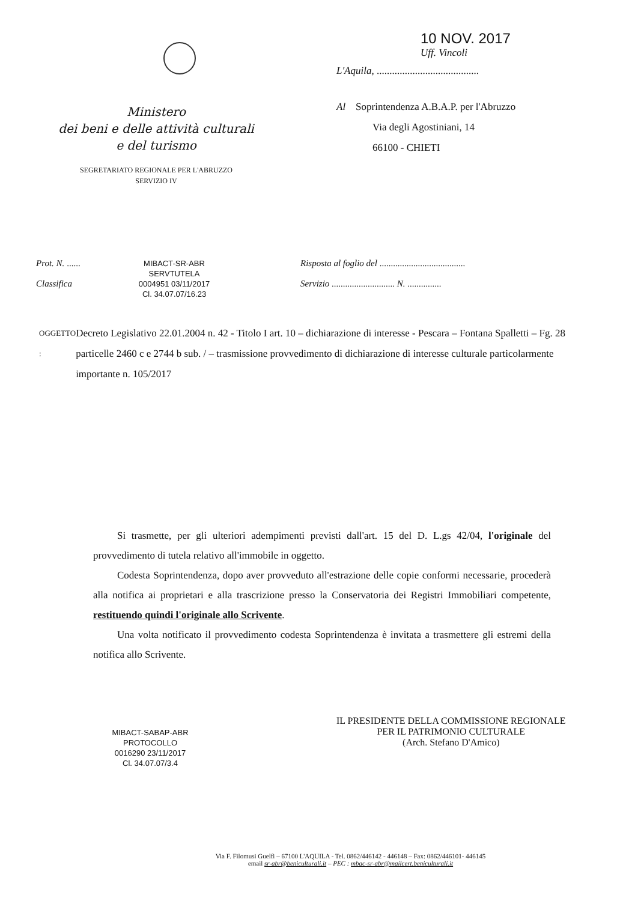Ministero
dei beni e delle attività culturali
e del turismo
SEGRETARIATO REGIONALE PER L'ABRUZZO
SERVIZIO IV
10 NOV. 2017
Uff. Vincoli
L'Aquila, ........................................
Al Soprintendenza A.B.A.P. per l'Abruzzo
Via degli Agostiniani, 14
66100 - CHIETI
Prot. N. ......
Classifica
MIBACT-SR-ABR
SERVTUTELA
0004951 03/11/2017
Cl. 34.07.07/16.23
Risposta al foglio del ......................................
Servizio ............................ N. ...............
OGGETTO : Decreto Legislativo 22.01.2004 n. 42 - Titolo I art. 10 – dichiarazione di interesse - Pescara – Fontana Spalletti – Fg. 28 particelle 2460 c e 2744 b sub. / – trasmissione provvedimento di dichiarazione di interesse culturale particolarmente importante n. 105/2017
Si trasmette, per gli ulteriori adempimenti previsti dall'art. 15 del D. L.gs 42/04, l'originale del provvedimento di tutela relativo all'immobile in oggetto.
Codesta Soprintendenza, dopo aver provveduto all'estrazione delle copie conformi necessarie, procederà alla notifica ai proprietari e alla trascrizione presso la Conservatoria dei Registri Immobiliari competente, restituendo quindi l'originale allo Scrivente.
Una volta notificato il provvedimento codesta Soprintendenza è invitata a trasmettere gli estremi della notifica allo Scrivente.
MIBACT-SABAP-ABR
PROTOCOLLO
0016290 23/11/2017
Cl. 34.07.07/3.4
IL PRESIDENTE DELLA COMMISSIONE REGIONALE
PER IL PATRIMONIO CULTURALE
(Arch. Stefano D'Amico)
Via F. Filomusi Guelfi – 67100 L'AQUILA - Tel. 0862/446142 - 446148 – Fax: 0862/446101- 446145
email sr-abr@beniculturali.it – PEC : mbac-sr-abr@mailcert.beniculturali.it